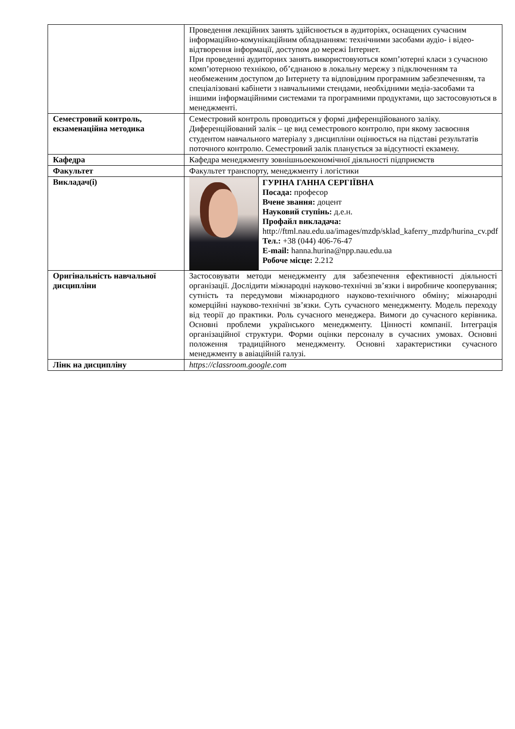| | Проведення лекційних занять здійснюється в аудиторіях, оснащених сучасним інформаційно-комунікаційним обладнанням: технічними засобами аудіо- і відео-відтворення інформації, доступом до мережі Інтернет. При проведенні аудиторних занять використовуються комп’ютерні класи з сучасною комп’ютерною технікою, об’єднаною в локальну мережу з підключенням та необмеженим доступом до Інтернету та відповідним програмним забезпеченням, та спеціалізовані кабінети з навчальними стендами, необхідними медіа-засобами та іншими інформаційними системами та програмними продуктами, що застосовуються в менеджменті. |
| Семестровий контроль, екзаменаційна методика | Семестровий контроль проводиться у формі диференційованого заліку. Диференційований залік – це вид семестрового контролю, при якому засвоєння студентом навчального матеріалу з дисципліни оцінюється на підставі результатів поточного контролю. Семестровий залік планується за відсутності екзамену. |
| Кафедра | Кафедра менеджменту зовнішньоекономічної діяльності підприємств |
| Факультет | Факультет транспорту, менеджменту і логістики |
| Викладач(і) | / / ГУРІНА ГАННА СЕРГІЇВНА Посада: професор Вчене звання: доцент Науковий ступінь: д.е.н. Профайл викладача: http://ftml.nau.edu.ua/images/mzdp/sklad_kaferry_mzdp/hurina_cv.pdf Тел.: +38 (044) 406-76-47 E-mail: hanna.hurina@npp.nau.edu.ua Робоче місце: 2.212 / |
| Оригінальність навчальної дисципліни | Застосовувати методи менеджменту для забезпечення ефективності діяльності організації. Дослідити міжнародні науково-технічні зв’язки і виробниче кооперування; сутність та передумови міжнародного науково-технічного обміну; міжнародні комерційні науково-технічні зв’язки. Суть сучасного менеджменту. Модель переходу від теорії до практики. Роль сучасного менеджера. Вимоги до сучасного керівника. Основні проблеми українського менеджменту. Цінності компанії. Інтеграція організаційної структури. Форми оцінки персоналу в сучасних умовах. Основні положення традиційного менеджменту. Основні характеристики сучасного менеджменту в авіаційній галузі. |
| Лінк на дисципліну | https://classroom.google.com |